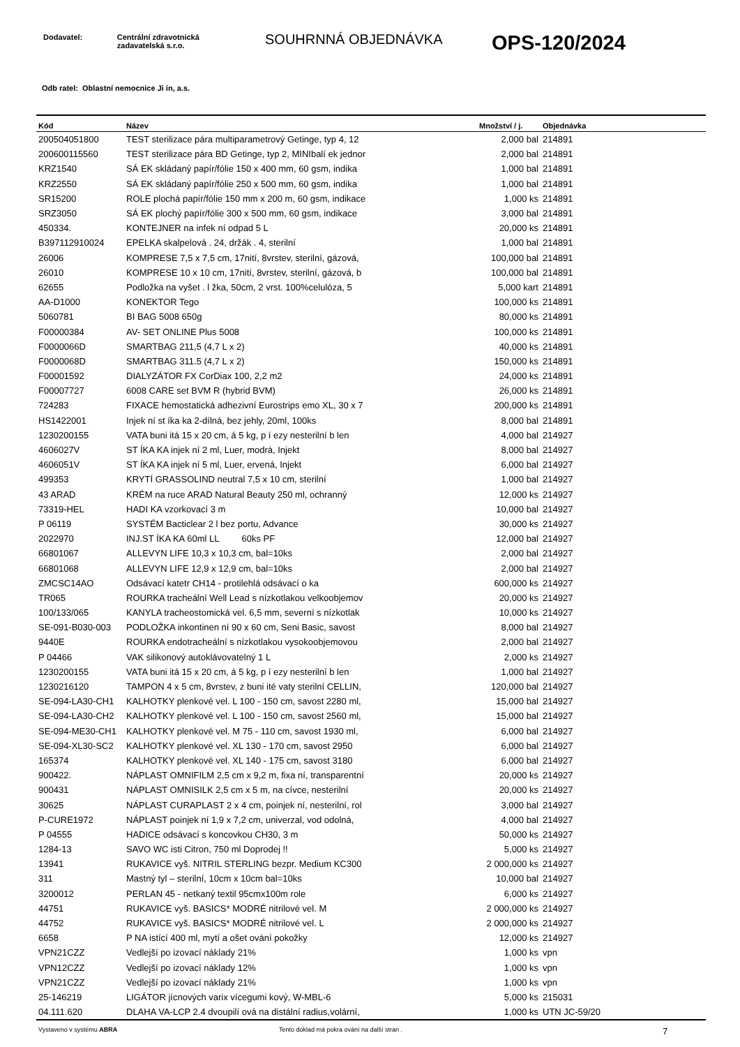| Dodavatel: | Centrální zdravotnická zadavatelská s.r.o. |
SOUHRNNÁ OBJEDNÁVKA
OPS-120/2024
Odb ratel: Oblastní nemocnice Ji ín, a.s.
| Kód | Název | Množství / j. | Objednávka |
| --- | --- | --- | --- |
| 200504051800 | TEST sterilizace pára multiparametrový Getinge, typ 4, 12 | 2,000 bal | 214891 |
| 200600115560 | TEST sterilizace pára BD Getinge, typ 2, MINIbalí ek jednor | 2,000 bal | 214891 |
| KRZ1540 | SÁ EK skládaný papír/fólie 150 x 400 mm, 60 gsm, indika | 1,000 bal | 214891 |
| KRZ2550 | SÁ EK skládaný papír/fólie 250 x 500 mm, 60 gsm, indika | 1,000 bal | 214891 |
| SR15200 | ROLE plochá papír/fólie 150 mm x 200 m, 60 gsm, indikace | 1,000 ks | 214891 |
| SRZ3050 | SÁ EK plochý papír/fólie 300 x 500 mm, 60 gsm, indikace | 3,000 bal | 214891 |
| 450334. | KONTEJNER na infek ní odpad 5 L | 20,000 ks | 214891 |
| B397112910024 | EPELKA skalpelová . 24, držák . 4, sterilní | 1,000 bal | 214891 |
| 26006 | KOMPRESE 7,5 x 7,5 cm, 17nití, 8vrstev, sterilní, gázová, | 100,000 bal | 214891 |
| 26010 | KOMPRESE 10 x 10 cm, 17nití, 8vrstev, sterilní, gázová, b | 100,000 bal | 214891 |
| 62655 | Podložka na vyšet . l žka, 50cm, 2 vrst. 100%celulóza, 5 | 5,000 kart | 214891 |
| AA-D1000 | KONEKTOR Tego | 100,000 ks | 214891 |
| 5060781 | BI BAG 5008 650g | 80,000 ks | 214891 |
| F00000384 | AV- SET ONLINE Plus 5008 | 100,000 ks | 214891 |
| F0000066D | SMARTBAG 211,5 (4,7 L x 2) | 40,000 ks | 214891 |
| F0000068D | SMARTBAG 311.5 (4,7 L x 2) | 150,000 ks | 214891 |
| F00001592 | DIALYZÁTOR FX CorDiax 100, 2,2 m2 | 24,000 ks | 214891 |
| F00007727 | 6008 CARE set BVM R (hybrid BVM) | 26,000 ks | 214891 |
| 724283 | FIXACE hemostatická adhezivní Eurostrips emo XL, 30 x 7 | 200,000 ks | 214891 |
| HS1422001 | Injek ní st íka ka 2-dílná, bez jehly, 20ml, 100ks | 8,000 bal | 214891 |
| 1230200155 | VATA buni itá 15 x 20 cm, á 5 kg, p í ezy nesterilní b len | 4,000 bal | 214927 |
| 4606027V | ST ÍKA KA injek ní 2 ml, Luer, modrá, Injekt | 8,000 bal | 214927 |
| 4606051V | ST ÍKA KA injek ní 5 ml, Luer, ervená, Injekt | 6,000 bal | 214927 |
| 499353 | KRYTÍ GRASSOLIND neutral 7,5 x 10 cm, sterilní | 1,000 bal | 214927 |
| 43 ARAD | KRÉM na ruce ARAD Natural Beauty 250 ml, ochranný | 12,000 ks | 214927 |
| 73319-HEL | HADI KA vzorkovací 3 m | 10,000 bal | 214927 |
| P 06119 | SYSTÉM Bacticlear 2 l bez portu, Advance | 30,000 ks | 214927 |
| 2022970 | INJ.ST ÍKA KA 60ml LL 60ks PF | 12,000 bal | 214927 |
| 66801067 | ALLEVYN LIFE 10,3 x 10,3 cm, bal=10ks | 2,000 bal | 214927 |
| 66801068 | ALLEVYN LIFE 12,9 x 12,9 cm, bal=10ks | 2,000 bal | 214927 |
| ZMCSC14AO | Odsávací katetr CH14 - protilehlá odsávací o ka | 600,000 ks | 214927 |
| TR065 | ROURKA tracheální Well Lead s nízkotlakou velkoobjemov | 20,000 ks | 214927 |
| 100/133/065 | KANYLA tracheostomická vel. 6,5 mm, severní s nízkotlak | 10,000 ks | 214927 |
| SE-091-B030-003 | PODLOŽKA inkontinen ní 90 x 60 cm, Seni Basic, savost | 8,000 bal | 214927 |
| 9440E | ROURKA endotracheální s nízkotlakou vysokoobjemovou | 2,000 bal | 214927 |
| P 04466 | VAK silikonový autoklávovatelný 1 L | 2,000 ks | 214927 |
| 1230200155 | VATA buni itá 15 x 20 cm, á 5 kg, p í ezy nesterilní b len | 1,000 bal | 214927 |
| 1230216120 | TAMPON 4 x 5 cm, 8vrstev, z buni ité vaty sterilní CELLIN, | 120,000 bal | 214927 |
| SE-094-LA30-CH1 | KALHOTKY plenkové vel. L 100 - 150 cm, savost 2280 ml, | 15,000 bal | 214927 |
| SE-094-LA30-CH2 | KALHOTKY plenkové vel. L 100 - 150 cm, savost 2560 ml, | 15,000 bal | 214927 |
| SE-094-ME30-CH1 | KALHOTKY plenkové vel. M 75 - 110 cm, savost 1930 ml, | 6,000 bal | 214927 |
| SE-094-XL30-SC2 | KALHOTKY plenkové vel. XL 130 - 170 cm, savost 2950 | 6,000 bal | 214927 |
| 165374 | KALHOTKY plenkové vel. XL 140 - 175 cm, savost 3180 | 6,000 bal | 214927 |
| 900422. | NÁPLAST OMNIFILM 2,5 cm x 9,2 m, fixa ní, transparentní | 20,000 ks | 214927 |
| 900431 | NÁPLAST OMNISILK 2,5 cm x 5 m, na cívce, nesterilní | 20,000 ks | 214927 |
| 30625 | NÁPLAST CURAPLAST 2 x 4 cm, poinjek ní, nesterilní, rol | 3,000 bal | 214927 |
| P-CURE1972 | NÁPLAST poinjek ní 1,9 x 7,2 cm, univerzal, vod odolná, | 4,000 bal | 214927 |
| P 04555 | HADICE odsávací s koncovkou CH30, 3 m | 50,000 ks | 214927 |
| 1284-13 | SAVO WC isti Citron, 750 ml Doprodej !! | 5,000 ks | 214927 |
| 13941 | RUKAVICE vyš. NITRIL STERLING bezpr. Medium KC300 | 2 000,000 ks | 214927 |
| 311 | Mastný tyl – sterilní, 10cm x 10cm bal=10ks | 10,000 bal | 214927 |
| 3200012 | PERLAN 45 - netkaný textil 95cmx100m role | 6,000 ks | 214927 |
| 44751 | RUKAVICE vyš. BASICS* MODRÉ nitrilové vel. M | 2 000,000 ks | 214927 |
| 44752 | RUKAVICE vyš. BASICS* MODRÉ nitrilové vel. L | 2 000,000 ks | 214927 |
| 6658 | P NA istící 400 ml, mytí a ošet ování pokožky | 12,000 ks | 214927 |
| VPN21CZZ | Vedlejší po izovací náklady 21% | 1,000 ks | vpn |
| VPN12CZZ | Vedlejší po izovací náklady 12% | 1,000 ks | vpn |
| VPN21CZZ | Vedlejší po izovací náklady 21% | 1,000 ks | vpn |
| 25-146219 | LIGÁTOR jícnových varix vícegumi kový, W-MBL-6 | 5,000 ks | 215031 |
| 04.111.620 | DLAHA VA-LCP 2.4 dvoupilí ová na distální radius,volární, | 1,000 ks | UTN JC-59/20 |
Vystaveno v systému ABRA Tento doklad má pokra ování na další stran .
7